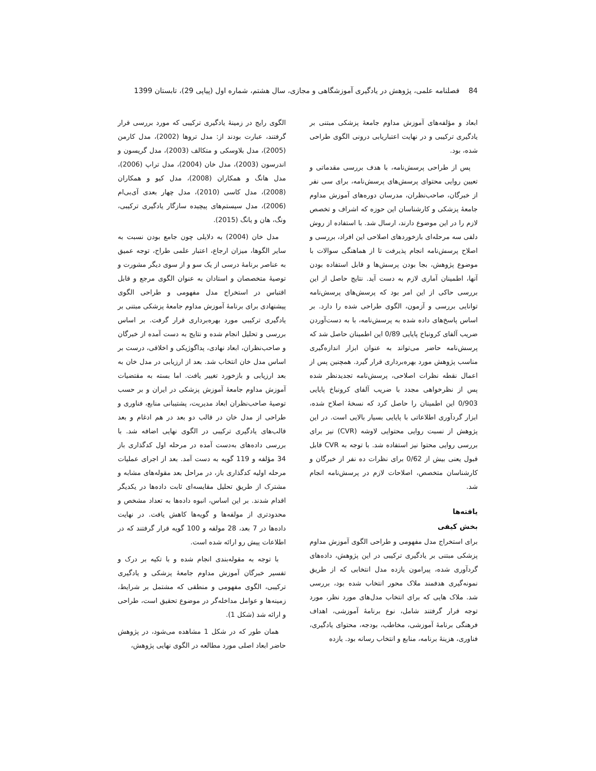84 فصلنامه علمی، پژوهش در یادگیری آموزشگاهی و مجازی، سال هشتم، شماره اول (پیاپی 29)، تابستان 1399
ابعاد و مؤلفه‌های آموزش مداوم جامعۀ پزشکی مبتنی بر یادگیری ترکیبی و در نهایت اعتباریابی درونی الگوی طراحی شده، بود.
پس از طراحی پرسش‌نامه، با هدف بررسی مقدماتی و تعیین روایی محتوای پرسش‌های پرسش‌نامه، برای سی نفر از خبرگان، صاحب‌نظران، مدرسان دوره‌های آموزش مداوم جامعۀ پزشکی و کارشناسان این حوزه که اشراف و تخصص لازم را در این موضوع دارند، ارسال شد. با استفاده از روش دلفی سه مرحله‌ای بازخوردهای اصلاحی این افراد، بررسی و اصلاح پرسش‌نامه انجام پذیرفت تا از هماهنگی سوالات با موضوع پژوهش، بجا بودن پرسش‌ها و قابل استفاده بودن آنها، اطمینان آماری لازم به دست آید. نتایج حاصل از این بررسی حاکی از این امر بود که پرسش‌های پرسش‌نامه توانایی بررسی و آزمون، الگوی طراحی شده را دارد. بر اساس پاسخ‌های داده شده به پرسش‌نامه، با به دست‌آوردن ضریب آلفای کرونباخ پایایی 0/89 این اطمینان حاصل شد که پرسش‌نامه حاضر می‌تواند به عنوان ابزار اندازه‌گیری مناسب پژوهش مورد بهره‌برداری قرار گیرد. همچنین پس از اعمال نقطه نظرات اصلاحی، پرسش‌نامه تجدیدنظر شده پس از نظرخواهی مجدد با ضریب آلفای کرونباخ پایایی 0/903 این اطمینان را حاصل کرد که نسخۀ اصلاح شده، ابزار گردآوری اطلاعاتی با پایایی بسیار بالایی است. در این پژوهش از نسبت روایی محتوایی لاوشه (CVR) نیز برای بررسی روایی محتوا نیز استفاده شد. با توجه به CVR قابل قبول یعنی بیش از 0/62 برای نظرات ده نفر از خبرگان و کارشناسان متخصص، اصلاحات لازم در پرسش‌نامه انجام شد.
یافته‌ها
بخش کیفی
برای استخراج مدل مفهومی و طراحی الگوی آموزش مداوم پزشکی مبتنی بر یادگیری ترکیبی در این پژوهش، داده‌های گردآوری شده، پیرامون یازده مدل انتخابی که از طریق نمونه‌گیری هدفمند ملاک محور انتخاب شده بود، بررسی شد. ملاک هایی که برای انتخاب مدل‌های مورد نظر، مورد توجه قرار گرفتند شامل، نوع برنامۀ آموزشی، اهداف فرهنگی برنامۀ آموزشی، مخاطب، بودجه، محتوای یادگیری، فناوری، هزینۀ برنامه، منابع و انتخاب رسانه بود. یازده
الگوی رایج در زمینۀ یادگیری ترکیبی که مورد بررسی قرار گرفتند، عبارت بودند از: مدل تروها (2002)، مدل کارمن (2005)، مدل بلاوسکی و متکالف (2003)، مدل گریسون و اندرسون (2003)، مدل خان (2004)، مدل تراپ (2006)، مدل هانگ و همکاران (2008)، مدل کیو و همکاران (2008)، مدل کاسی (2010)، مدل چهار بعدی آی‌بی‌ام (2006)، مدل سیستم‌های پیچیده سازگار یادگیری ترکیبی، ونگ، هان و یانگ (2015).
مدل خان (2004) به دلایلی چون جامع بودن نسبت به سایر الگوها، میزان ارجاع، اعتبار علمی طراح، توجه عمیق به عناصر برنامۀ درسی از یک سو و از سوی دیگر مشورت و توصیۀ متخصصان و استادان به عنوان الگوی مرجع و قابل اقتباس در استخراج مدل مفهومی و طراحی الگوی پیشنهادی برای برنامۀ آموزش مداوم جامعۀ پزشکی مبتنی بر یادگیری ترکیبی مورد بهره‌برداری قرار گرفت. بر اساس بررسی و تحلیل انجام شده و نتایج به دست آمده از خبرگان و صاحب‌نظران، ابعاد نهادی، پداگوژیکی و اخلاقی، درست بر اساس مدل خان انتخاب شد. بعد از ارزیابی در مدل خان به بعد ارزیابی و بازخورد تغییر یافت. اما بسته به مقتضیات آموزش مداوم جامعۀ آموزش پزشکی در ایران و بر حسب توصیۀ صاحب‌نظران ابعاد مدیریت، پشتیبانی منابع، فناوری و طراحی از مدل خان در قالب دو بعد در هم ادغام و بعد قالب‌های یادگیری ترکیبی در الگوی نهایی اضافه شد. با بررسی داده‌های به‌دست آمده در مرحله اول کدگذاری باز 34 مؤلفه و 119 گویه به دست آمد. بعد از اجرای عملیات مرحله اولیه کدگذاری باز، در مراحل بعد مقوله‌های مشابه و مشترک از طریق تحلیل مقایسه‌ای ثابت داده‌ها در یکدیگر اقدام شدند. بر این اساس، انبوه داده‌ها به تعداد مشخص و محدودتری از مولفه‌ها و گویه‌ها کاهش یافت. در نهایت داده‌ها در 7 بعد، 28 مولفه و 100 گویه قرار گرفتند که در اطلاعات پیش رو ارائه شده است.
با توجه به مقوله‌بندی انجام شده و با تکیه بر درک و تفسیر خبرگان آموزش مداوم جامعۀ پزشکی و یادگیری ترکیبی، الگوی مفهومی و منطقی که مشتمل بر شرایط، زمینه‌ها و عوامل مداخله‌گر در موضوع تحقیق است، طراحی و ارائه شد (شکل 1).
همان طور که در شکل 1 مشاهده می‌شود، در پژوهش حاضر ابعاد اصلی مورد مطالعه در الگوی نهایی پژوهش،